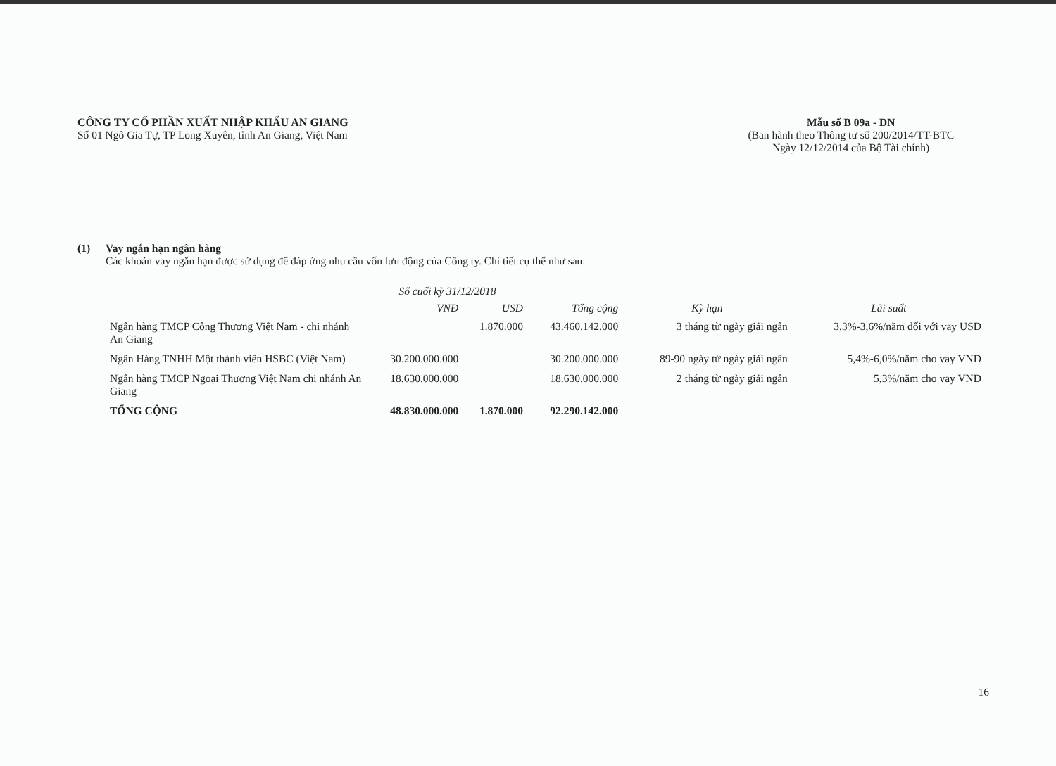CÔNG TY CỔ PHẦN XUẤT NHẬP KHẨU AN GIANG
Số 01 Ngô Gia Tự, TP Long Xuyên, tỉnh An Giang, Việt Nam
Mẫu số B 09a - DN
(Ban hành theo Thông tư số 200/2014/TT-BTC
Ngày 12/12/2014 của Bộ Tài chính)
(1) Vay ngắn hạn ngân hàng
Các khoản vay ngắn hạn được sử dụng để đáp ứng nhu cầu vốn lưu động của Công ty. Chi tiết cụ thể như sau:
| | Số cuối kỳ 31/12/2018 | | | | |
| --- | --- | --- | --- | --- | --- |
| | VNĐ | USD | Tổng cộng | Kỳ hạn | Lãi suất |
| Ngân hàng TMCP Công Thương Việt Nam - chi nhánh An Giang | | 1.870.000 | 43.460.142.000 | 3 tháng từ ngày giải ngân | 3,3%-3,6%/năm đối với vay USD |
| Ngân Hàng TNHH Một thành viên HSBC (Việt Nam) | 30.200.000.000 | | 30.200.000.000 | 89-90 ngày từ ngày giải ngân | 5,4%-6,0%/năm cho vay VND |
| Ngân hàng TMCP Ngoại Thương Việt Nam chi nhánh An Giang | 18.630.000.000 | | 18.630.000.000 | 2 tháng từ ngày giải ngân | 5,3%/năm cho vay VND |
| TỔNG CỘNG | 48.830.000.000 | 1.870.000 | 92.290.142.000 | | |
16